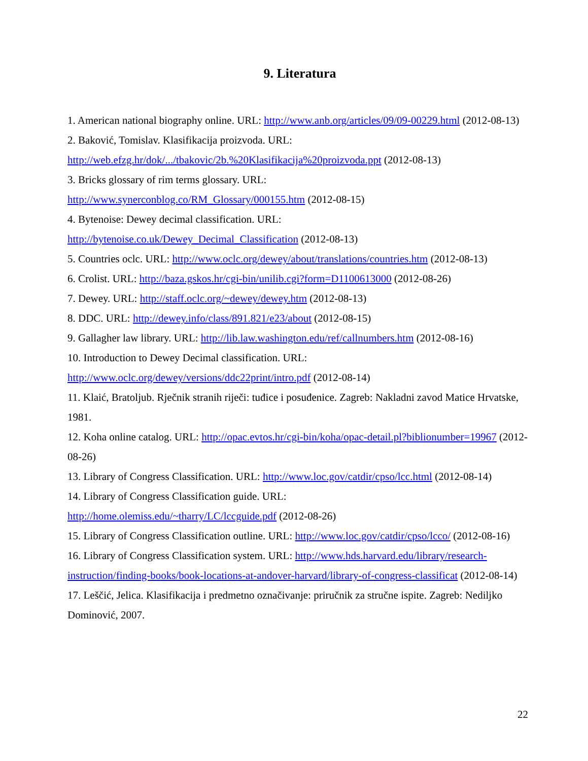9. Literatura
1. American national biography online. URL: http://www.anb.org/articles/09/09-00229.html (2012-08-13)
2. Baković, Tomislav. Klasifikacija proizvoda. URL:
http://web.efzg.hr/dok/.../tbakovic/2b.%20Klasifikacija%20proizvoda.ppt (2012-08-13)
3. Bricks glossary of rim terms glossary. URL:
http://www.synerconblog.co/RM_Glossary/000155.htm (2012-08-15)
4. Bytenoise: Dewey decimal classification. URL:
http://bytenoise.co.uk/Dewey_Decimal_Classification (2012-08-13)
5. Countries oclc. URL: http://www.oclc.org/dewey/about/translations/countries.htm (2012-08-13)
6. Crolist. URL: http://baza.gskos.hr/cgi-bin/unilib.cgi?form=D1100613000 (2012-08-26)
7. Dewey. URL: http://staff.oclc.org/~dewey/dewey.htm (2012-08-13)
8. DDC. URL: http://dewey.info/class/891.821/e23/about (2012-08-15)
9. Gallagher law library. URL: http://lib.law.washington.edu/ref/callnumbers.htm (2012-08-16)
10. Introduction to Dewey Decimal classification. URL:
http://www.oclc.org/dewey/versions/ddc22print/intro.pdf (2012-08-14)
11. Klaić, Bratoljub. Rječnik stranih riječi: tuđice i posuđenice. Zagreb: Nakladni zavod Matice Hrvatske, 1981.
12. Koha online catalog. URL: http://opac.evtos.hr/cgi-bin/koha/opac-detail.pl?biblionumber=19967 (2012-08-26)
13. Library of Congress Classification. URL: http://www.loc.gov/catdir/cpso/lcc.html (2012-08-14)
14. Library of Congress Classification guide. URL:
http://home.olemiss.edu/~tharry/LC/lccguide.pdf (2012-08-26)
15. Library of Congress Classification outline. URL: http://www.loc.gov/catdir/cpso/lcco/ (2012-08-16)
16. Library of Congress Classification system. URL: http://www.hds.harvard.edu/library/research-instruction/finding-books/book-locations-at-andover-harvard/library-of-congress-classificat (2012-08-14)
17. Leščić, Jelica. Klasifikacija i predmetno označivanje: priručnik za stručne ispite. Zagreb: Nediljko Dominović, 2007.
22